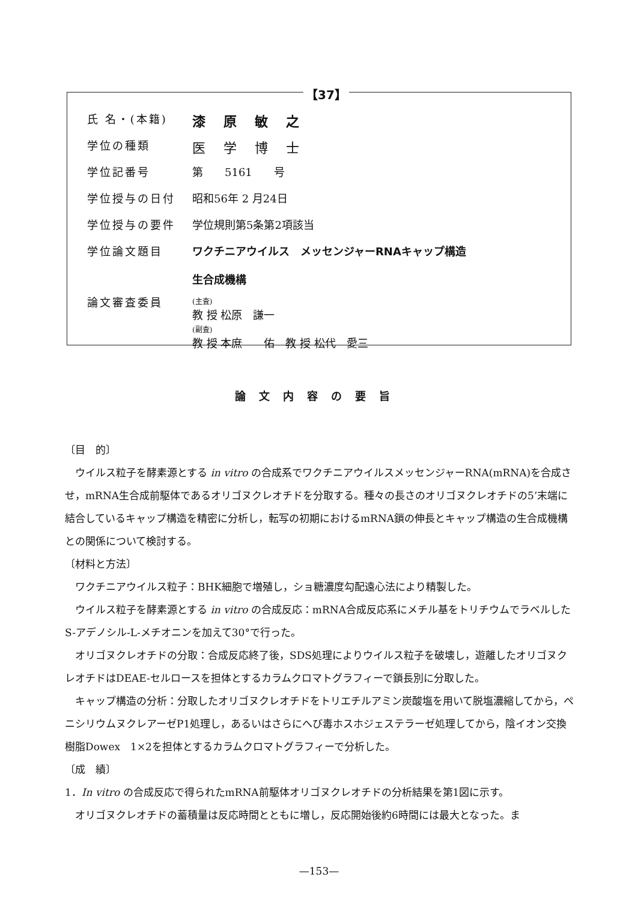【37】
| 氏 名・(本籍) | 漆原敏之 |
| 学位の種類 | 医学博士 |
| 学位記番号 | 第 5161 号 |
| 学位授与の日付 | 昭和56年 2 月24日 |
| 学位授与の要件 | 学位規則第5条第2項該当 |
| 学位論文題目 | ワクチニアウイルス メッセンジャーRNAキャップ構造 生合成機構 |
| 論文審査委員 | (主査) 教 授 松原 謙一 (副査) 教 授 本庶 佑 教 授 松代 愛三 |
論文内容の要旨
〔目　的〕
ウイルス粒子を酵素源とする in vitro の合成系でワクチニアウイルスメッセンジャーRNA(mRNA)を合成させ，mRNA生合成前駆体であるオリゴヌクレオチドを分取する。種々の長さのオリゴヌクレオチドの5’末端に結合しているキャップ構造を精密に分析し，転写の初期におけるmRNA鎖の伸長とキャップ構造の生合成機構との関係について検討する。
〔材料と方法〕
ワクチニアウイルス粒子：BHK細胞で増殖し，ショ糖濃度勾配遠心法により精製した。
ウイルス粒子を酵素源とする in vitro の合成反応：mRNA合成反応系にメチル基をトリチウムでラベルしたS-アデノシル-L-メチオニンを加えて30°で行った。
オリゴヌクレオチドの分取：合成反応終了後，SDS処理によりウイルス粒子を破壊し，遊離したオリゴヌクレオチドはDEAE-セルロースを担体とするカラムクロマトグラフィーで鎖長別に分取した。
キャップ構造の分析：分取したオリゴヌクレオチドをトリエチルアミン炭酸塩を用いて脱塩濃縮してから，ペニシリウムヌクレアーゼP1処理し，あるいはさらにへび毒ホスホジェステラーゼ処理してから，陰イオン交換樹脂Dowex　1×2を担体とするカラムクロマトグラフィーで分析した。
〔成　績〕
1．In vitro の合成反応で得られたmRNA前駆体オリゴヌクレオチドの分析結果を第1図に示す。
オリゴヌクレオチドの蓄積量は反応時間とともに増し，反応開始後約6時間には最大となった。ま
—153—